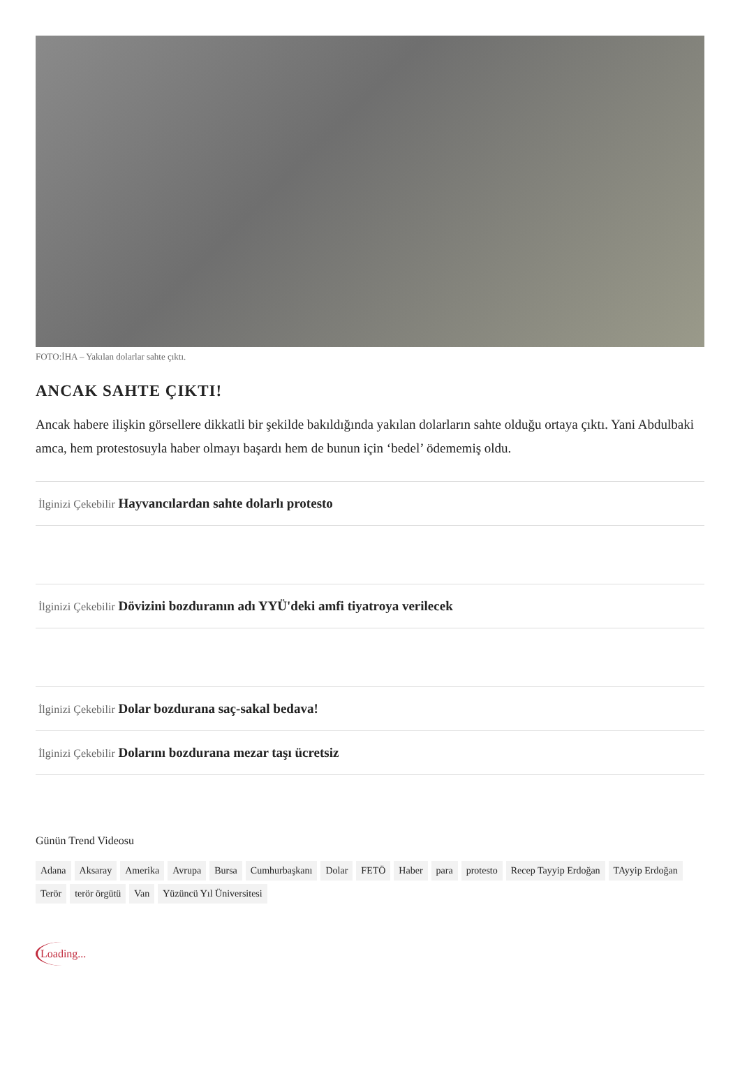FOTO:İHA – Yakılan dolarlar sahte çıktı.
ANCAK SAHTE ÇIKTI!
Ancak habere ilişkin görsellere dikkatli bir şekilde bakıldığında yakılan dolarların sahte olduğu ortaya çıktı. Yani Abdulbaki amca, hem protestosuyla haber olmayı başardı hem de bunun için ‘bedel’ ödememiş oldu.
İlginizi Çekebilir Hayvancılardan sahte dolarlı protesto
İlginizi Çekebilir Dövizini bozduranın adı YYÜ'deki amfi tiyatroya verilecek
İlginizi Çekebilir Dolar bozdurana saç-sakal bedava!
İlginizi Çekebilir Dolarını bozdurana mezar taşı ücretsiz
Günün Trend Videosu
Adana Aksaray Amerika Avrupa Bursa Cumhurbaşkanı Dolar FETÖ Haber para protesto Recep Tayyip Erdoğan TAyyip Erdoğan Terör terör örgütü Van Yüzüncü Yıl Üniversitesi
Loading...